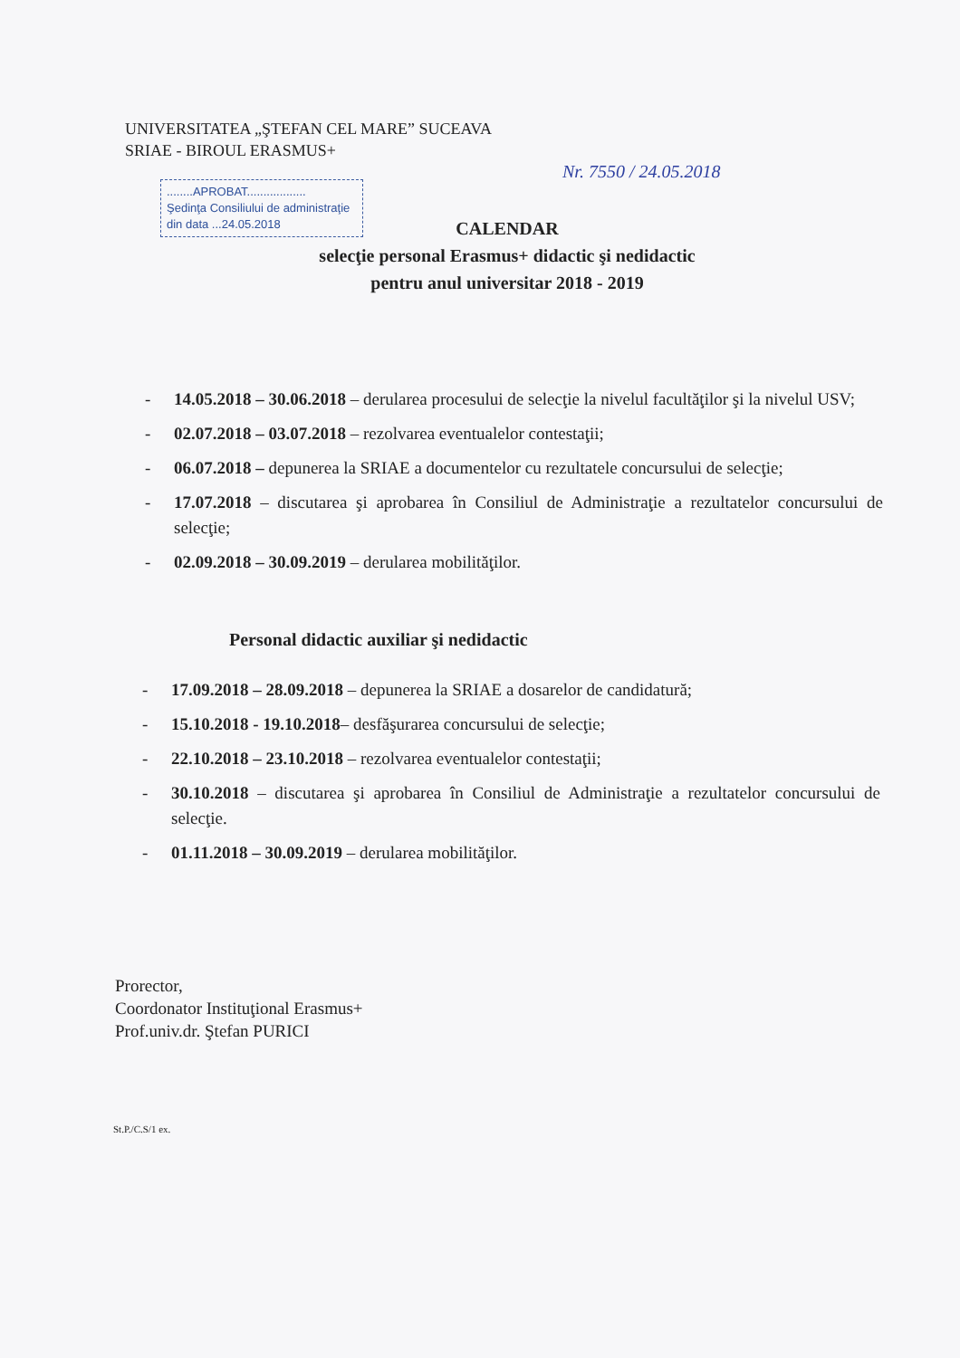UNIVERSITATEA „ŞTEFAN CEL MARE” SUCEAVA
SRIAE - BIROUL ERASMUS+
........APROBAT..................
Şedinţa Consiliului de administraţie
din data ...24.05.2018
Nr. 7550 / 24.05.2018
CALENDAR
selecţie personal Erasmus+ didactic şi nedidactic
pentru anul universitar 2018 - 2019
- 14.05.2018 – 30.06.2018 – derularea procesului de selecţie la nivelul facultăţilor şi la nivelul USV;
- 02.07.2018 – 03.07.2018 – rezolvarea eventualelor contestaţii;
- 06.07.2018 – depunerea la SRIAE a documentelor cu rezultatele concursului de selecţie;
- 17.07.2018 – discutarea şi aprobarea în Consiliul de Administraţie a rezultatelor concursului de selecţie;
- 02.09.2018 – 30.09.2019 – derularea mobilităţilor.
Personal didactic auxiliar şi nedidactic
- 17.09.2018 – 28.09.2018 – depunerea la SRIAE a dosarelor de candidatură;
- 15.10.2018 - 19.10.2018– desfăşurarea concursului de selecţie;
- 22.10.2018 – 23.10.2018 – rezolvarea eventualelor contestaţii;
- 30.10.2018 – discutarea şi aprobarea în Consiliul de Administraţie a rezultatelor concursului de selecţie.
- 01.11.2018 – 30.09.2019 – derularea mobilităţilor.
Prorector,
Coordonator Instituţional Erasmus+
Prof.univ.dr. Ştefan PURICI
St.P./C.S/1 ex.